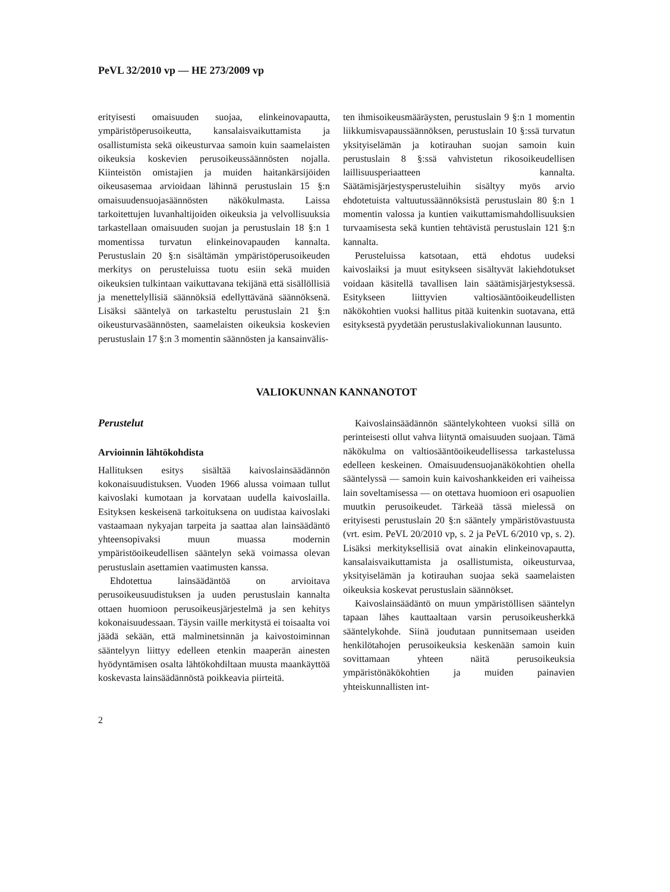PeVL 32/2010 vp — HE 273/2009 vp
erityisesti omaisuuden suojaa, elinkeinovapautta, ympäristöperusoikeutta, kansalaisvaikuttamista ja osallistumista sekä oikeusturvaa samoin kuin saamelaisten oikeuksia koskevien perusoikeussäännösten nojalla. Kiinteistön omistajien ja muiden haitankärsijöiden oikeusasemaa arvioidaan lähinnä perustuslain 15 §:n omaisuudensuojasäännösten näkökulmasta. Laissa tarkoitettujen luvanhaltijoiden oikeuksia ja velvollisuuksia tarkastellaan omaisuuden suojan ja perustuslain 18 §:n 1 momentissa turvatun elinkeinovapauden kannalta. Perustuslain 20 §:n sisältämän ympäristöperusoikeuden merkitys on perusteluissa tuotu esiin sekä muiden oikeuksien tulkintaan vaikuttavana tekijänä että sisällöllisiä ja menettelyllisiä säännöksiä edellyttävänä säännöksenä. Lisäksi sääntelyä on tarkasteltu perustuslain 21 §:n oikeusturvasäännösten, saamelaisten oikeuksia koskevien perustuslain 17 §:n 3 momentin säännösten ja kansainvälis-
ten ihmisoikeusmääräysten, perustuslain 9 §:n 1 momentin liikkumisvapaussäännöksen, perustuslain 10 §:ssä turvatun yksityiselämän ja kotirauhan suojan samoin kuin perustuslain 8 §:ssä vahvistetun rikosoikeudellisen laillisuusperiaatteen kannalta. Säätämisjärjestysperusteluihin sisältyy myös arvio ehdotetuista valtuutussäännöksistä perustuslain 80 §:n 1 momentin valossa ja kuntien vaikuttamismahdollisuuksien turvaamisesta sekä kuntien tehtävistä perustuslain 121 §:n kannalta.
Perusteluissa katsotaan, että ehdotus uudeksi kaivoslaiksi ja muut esitykseen sisältyvät lakiehdotukset voidaan käsitellä tavallisen lain säätämisjärjestyksessä. Esitykseen liittyvien valtiosääntöoikeudellisten näkökohtien vuoksi hallitus pitää kuitenkin suotavana, että esityksestä pyydetään perustuslakivaliokunnan lausunto.
VALIOKUNNAN KANNANOTOT
Perustelut
Arvioinnin lähtökohdista
Hallituksen esitys sisältää kaivoslainsäädännön kokonaisuudistuksen. Vuoden 1966 alussa voimaan tullut kaivoslaki kumotaan ja korvataan uudella kaivoslailla. Esityksen keskeisenä tarkoituksena on uudistaa kaivoslaki vastaamaan nykyajan tarpeita ja saattaa alan lainsäädäntö yhteensopivaksi muun muassa modernin ympäristöoikeudellisen sääntelyn sekä voimassa olevan perustuslain asettamien vaatimusten kanssa.
Ehdotettua lainsäädäntöä on arvioitava perusoikeusuudistuksen ja uuden perustuslain kannalta ottaen huomioon perusoikeusjärjestelmä ja sen kehitys kokonaisuudessaan. Täysin vaille merkitystä ei toisaalta voi jäädä sekään, että malminetsinnän ja kaivostoiminnan sääntelyyn liittyy edelleen etenkin maaperän ainesten hyödyntämisen osalta lähtökohdiltaan muusta maankäyttöä koskevasta lainsäädännöstä poikkeavia piirteitä.
Kaivoslainsäädännön sääntelykohteen vuoksi sillä on perinteisesti ollut vahva liityntä omaisuuden suojaan. Tämä näkökulma on valtiosääntöoikeudellisessa tarkastelussa edelleen keskeinen. Omaisuudensuojanäkökohtien ohella sääntelyssä — samoin kuin kaivoshankkeiden eri vaiheissa lain soveltamisessa — on otettava huomioon eri osapuolien muutkin perusoikeudet. Tärkeää tässä mielessä on erityisesti perustuslain 20 §:n sääntely ympäristövastuusta (vrt. esim. PeVL 20/2010 vp, s. 2 ja PeVL 6/2010 vp, s. 2). Lisäksi merkityksellisiä ovat ainakin elinkeinovapautta, kansalaisvaikuttamista ja osallistumista, oikeusturvaa, yksityiselämän ja kotirauhan suojaa sekä saamelaisten oikeuksia koskevat perustuslain säännökset.
Kaivoslainsäädäntö on muun ympäristöllisen sääntelyn tapaan lähes kauttaaltaan varsin perusoikeusherkkä sääntelykohde. Siinä joudutaan punnitsemaan useiden henkilötahojen perusoikeuksia keskenään samoin kuin sovittamaan yhteen näitä perusoikeuksia ympäristönäkökohtien ja muiden painavien yhteiskunnallisten int-
2